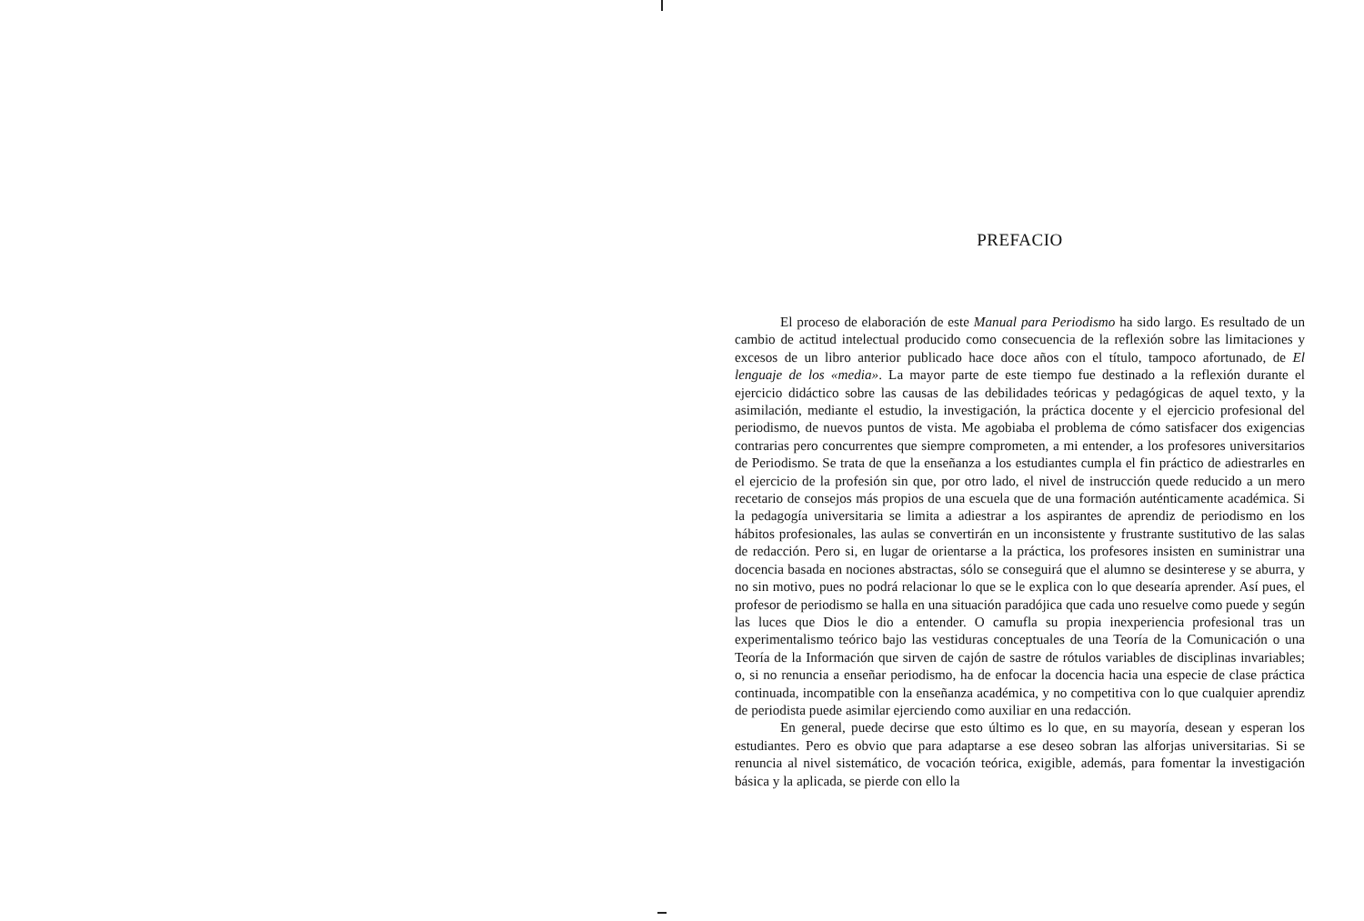PREFACIO
El proceso de elaboración de este Manual para Periodismo ha sido largo. Es resultado de un cambio de actitud intelectual producido como consecuencia de la reflexión sobre las limitaciones y excesos de un libro anterior publicado hace doce años con el título, tampoco afortunado, de El lenguaje de los «media». La mayor parte de este tiempo fue destinado a la reflexión durante el ejercicio didáctico sobre las causas de las debilidades teóricas y pedagógicas de aquel texto, y la asimilación, mediante el estudio, la investigación, la práctica docente y el ejercicio profesional del periodismo, de nuevos puntos de vista. Me agobiaba el problema de cómo satisfacer dos exigencias contrarias pero concurrentes que siempre comprometen, a mi entender, a los profesores universitarios de Periodismo. Se trata de que la enseñanza a los estudiantes cumpla el fin práctico de adiestrarles en el ejercicio de la profesión sin que, por otro lado, el nivel de instrucción quede reducido a un mero recetario de consejos más propios de una escuela que de una formación auténticamente académica. Si la pedagogía universitaria se limita a adiestrar a los aspirantes de aprendiz de periodismo en los hábitos profesionales, las aulas se convertirán en un inconsistente y frustrante sustitutivo de las salas de redacción. Pero si, en lugar de orientarse a la práctica, los profesores insisten en suministrar una docencia basada en nociones abstractas, sólo se conseguirá que el alumno se desinterese y se aburra, y no sin motivo, pues no podrá relacionar lo que se le explica con lo que desearía aprender. Así pues, el profesor de periodismo se halla en una situación paradójica que cada uno resuelve como puede y según las luces que Dios le dio a entender. O camufla su propia inexperiencia profesional tras un experimentalismo teórico bajo las vestiduras conceptuales de una Teoría de la Comunicación o una Teoría de la Información que sirven de cajón de sastre de rótulos variables de disciplinas invariables; o, si no renuncia a enseñar periodismo, ha de enfocar la docencia hacia una especie de clase práctica continuada, incompatible con la enseñanza académica, y no competitiva con lo que cualquier aprendiz de periodista puede asimilar ejerciendo como auxiliar en una redacción.
En general, puede decirse que esto último es lo que, en su mayoría, desean y esperan los estudiantes. Pero es obvio que para adaptarse a ese deseo sobran las alforjas universitarias. Si se renuncia al nivel sistemático, de vocación teórica, exigible, además, para fomentar la investigación básica y la aplicada, se pierde con ello la